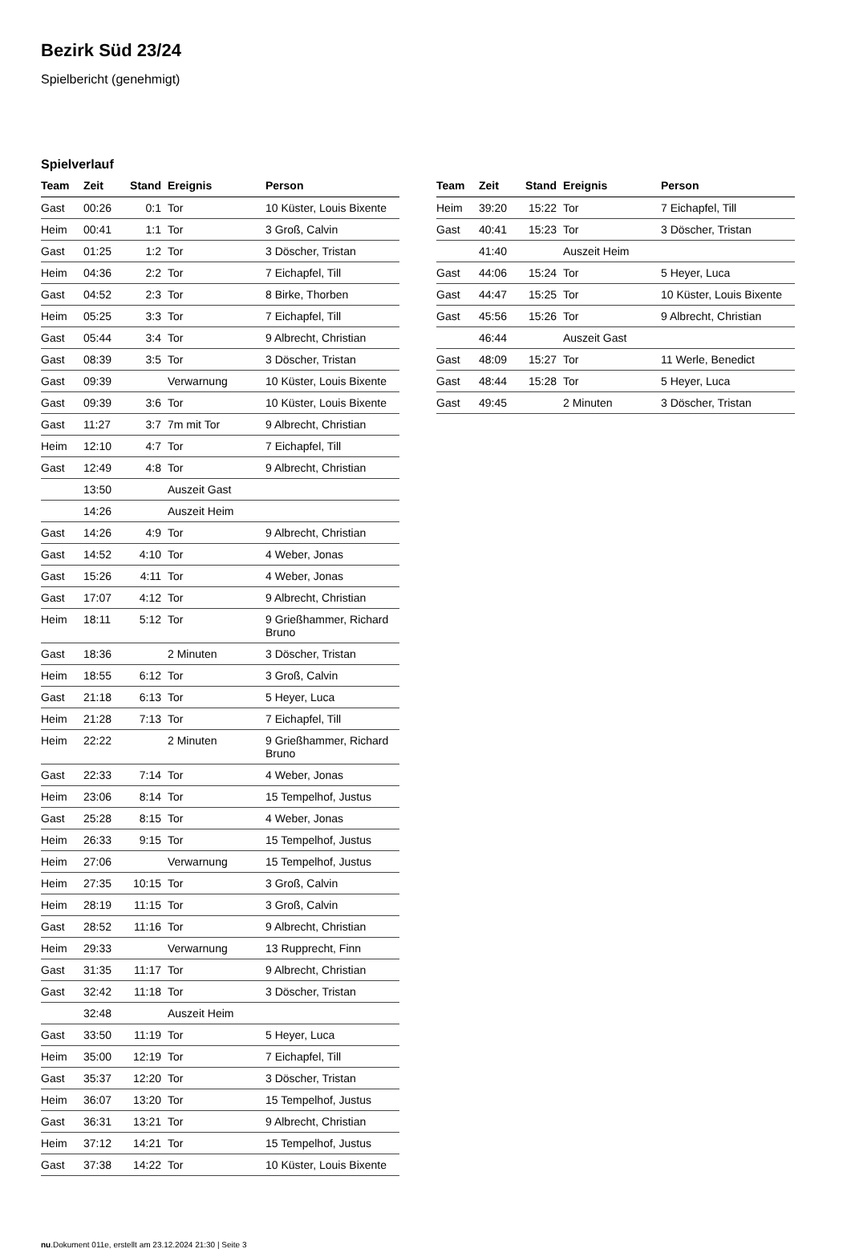Bezirk Süd 23/24
Spielbericht (genehmigt)
Spielverlauf
| Team | Zeit | Stand | Ereignis | Person |
| --- | --- | --- | --- | --- |
| Gast | 00:26 | 0:1 | Tor | 10 Küster, Louis Bixente |
| Heim | 00:41 | 1:1 | Tor | 3 Groß, Calvin |
| Gast | 01:25 | 1:2 | Tor | 3 Döscher, Tristan |
| Heim | 04:36 | 2:2 | Tor | 7 Eichapfel, Till |
| Gast | 04:52 | 2:3 | Tor | 8 Birke, Thorben |
| Heim | 05:25 | 3:3 | Tor | 7 Eichapfel, Till |
| Gast | 05:44 | 3:4 | Tor | 9 Albrecht, Christian |
| Gast | 08:39 | 3:5 | Tor | 3 Döscher, Tristan |
| Gast | 09:39 | | Verwarnung | 10 Küster, Louis Bixente |
| Gast | 09:39 | 3:6 | Tor | 10 Küster, Louis Bixente |
| Gast | 11:27 | 3:7 | 7m mit Tor | 9 Albrecht, Christian |
| Heim | 12:10 | 4:7 | Tor | 7 Eichapfel, Till |
| Gast | 12:49 | 4:8 | Tor | 9 Albrecht, Christian |
| | 13:50 | | Auszeit Gast | |
| | 14:26 | | Auszeit Heim | |
| Gast | 14:26 | 4:9 | Tor | 9 Albrecht, Christian |
| Gast | 14:52 | 4:10 | Tor | 4 Weber, Jonas |
| Gast | 15:26 | 4:11 | Tor | 4 Weber, Jonas |
| Gast | 17:07 | 4:12 | Tor | 9 Albrecht, Christian |
| Heim | 18:11 | 5:12 | Tor | 9 Grießhammer, Richard Bruno |
| Gast | 18:36 | | 2 Minuten | 3 Döscher, Tristan |
| Heim | 18:55 | 6:12 | Tor | 3 Groß, Calvin |
| Gast | 21:18 | 6:13 | Tor | 5 Heyer, Luca |
| Heim | 21:28 | 7:13 | Tor | 7 Eichapfel, Till |
| Heim | 22:22 | | 2 Minuten | 9 Grießhammer, Richard Bruno |
| Gast | 22:33 | 7:14 | Tor | 4 Weber, Jonas |
| Heim | 23:06 | 8:14 | Tor | 15 Tempelhof, Justus |
| Gast | 25:28 | 8:15 | Tor | 4 Weber, Jonas |
| Heim | 26:33 | 9:15 | Tor | 15 Tempelhof, Justus |
| Heim | 27:06 | | Verwarnung | 15 Tempelhof, Justus |
| Heim | 27:35 | 10:15 | Tor | 3 Groß, Calvin |
| Heim | 28:19 | 11:15 | Tor | 3 Groß, Calvin |
| Gast | 28:52 | 11:16 | Tor | 9 Albrecht, Christian |
| Heim | 29:33 | | Verwarnung | 13 Rupprecht, Finn |
| Gast | 31:35 | 11:17 | Tor | 9 Albrecht, Christian |
| Gast | 32:42 | 11:18 | Tor | 3 Döscher, Tristan |
| | 32:48 | | Auszeit Heim | |
| Gast | 33:50 | 11:19 | Tor | 5 Heyer, Luca |
| Heim | 35:00 | 12:19 | Tor | 7 Eichapfel, Till |
| Gast | 35:37 | 12:20 | Tor | 3 Döscher, Tristan |
| Heim | 36:07 | 13:20 | Tor | 15 Tempelhof, Justus |
| Gast | 36:31 | 13:21 | Tor | 9 Albrecht, Christian |
| Heim | 37:12 | 14:21 | Tor | 15 Tempelhof, Justus |
| Gast | 37:38 | 14:22 | Tor | 10 Küster, Louis Bixente |
| Team | Zeit | Stand | Ereignis | Person |
| --- | --- | --- | --- | --- |
| Heim | 39:20 | 15:22 | Tor | 7 Eichapfel, Till |
| Gast | 40:41 | 15:23 | Tor | 3 Döscher, Tristan |
| | 41:40 | | Auszeit Heim | |
| Gast | 44:06 | 15:24 | Tor | 5 Heyer, Luca |
| Gast | 44:47 | 15:25 | Tor | 10 Küster, Louis Bixente |
| Gast | 45:56 | 15:26 | Tor | 9 Albrecht, Christian |
| | 46:44 | | Auszeit Gast | |
| Gast | 48:09 | 15:27 | Tor | 11 Werle, Benedict |
| Gast | 48:44 | 15:28 | Tor | 5 Heyer, Luca |
| Gast | 49:45 | | 2 Minuten | 3 Döscher, Tristan |
nu.Dokument 011e, erstellt am 23.12.2024 21:30 | Seite 3